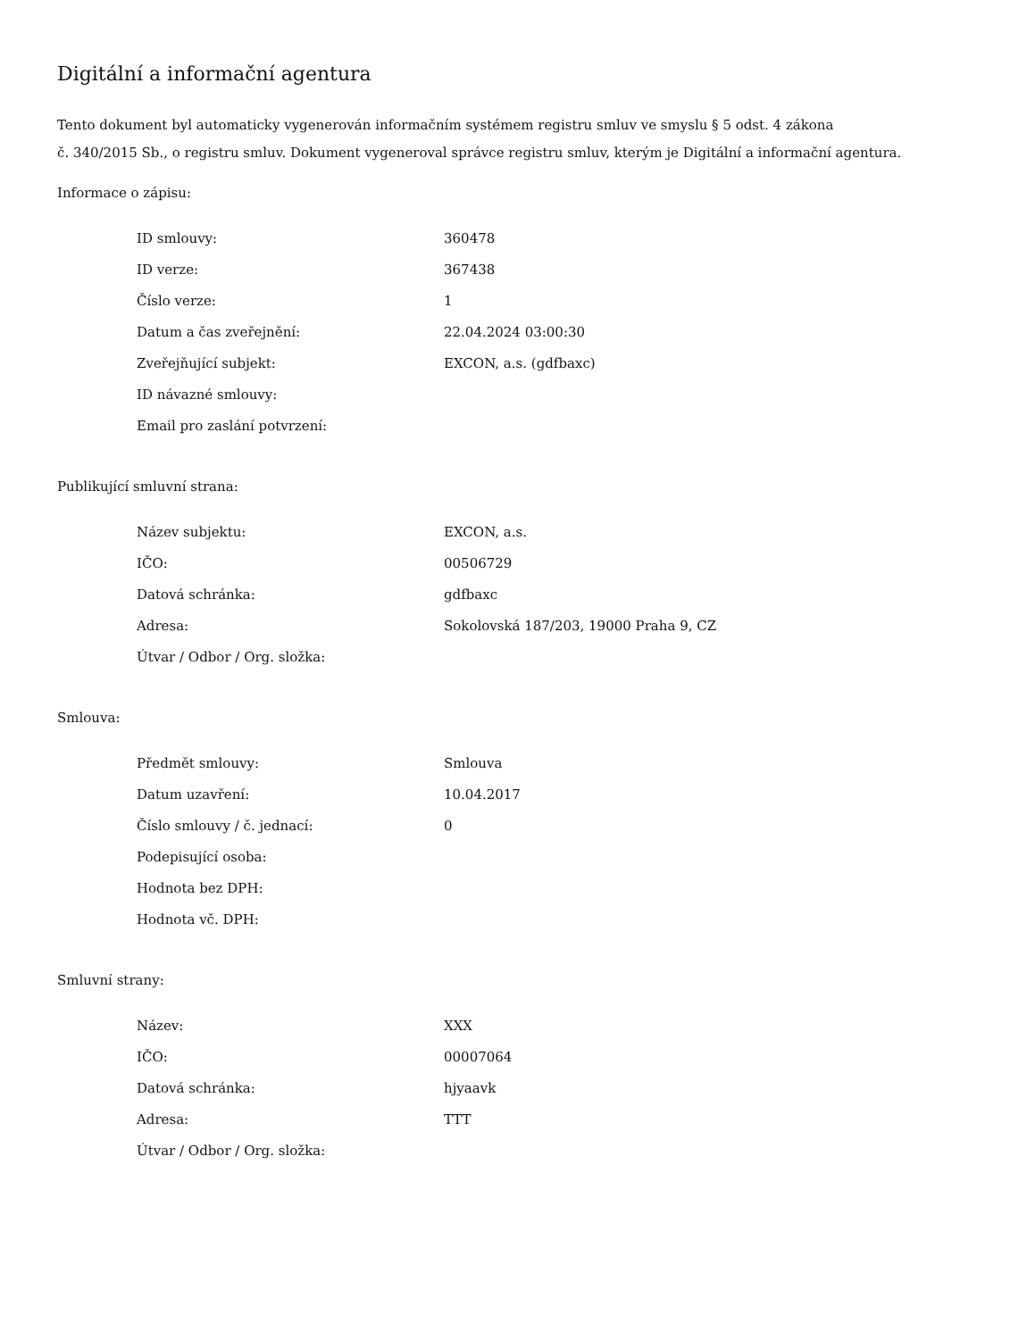Digitální a informační agentura
Tento dokument byl automaticky vygenerován informačním systémem registru smluv ve smyslu § 5 odst. 4 zákona
č. 340/2015 Sb., o registru smluv. Dokument vygeneroval správce registru smluv, kterým je Digitální a informační agentura.
Informace o zápisu:
| ID smlouvy: | 360478 |
| ID verze: | 367438 |
| Číslo verze: | 1 |
| Datum a čas zveřejnění: | 22.04.2024 03:00:30 |
| Zveřejňující subjekt: | EXCON, a.s. (gdfbaxc) |
| ID návazné smlouvy: | |
| Email pro zaslání potvrzení: | |
Publikující smluvní strana:
| Název subjektu: | EXCON, a.s. |
| IČO: | 00506729 |
| Datová schránka: | gdfbaxc |
| Adresa: | Sokolovská 187/203, 19000 Praha 9, CZ |
| Útvar / Odbor / Org. složka: | |
Smlouva:
| Předmět smlouvy: | Smlouva |
| Datum uzavření: | 10.04.2017 |
| Číslo smlouvy / č. jednací: | 0 |
| Podepisující osoba: | |
| Hodnota bez DPH: | |
| Hodnota vč. DPH: | |
Smluvní strany:
| Název: | XXX |
| IČO: | 00007064 |
| Datová schránka: | hjyaavk |
| Adresa: | TTT |
| Útvar / Odbor / Org. složka: | |